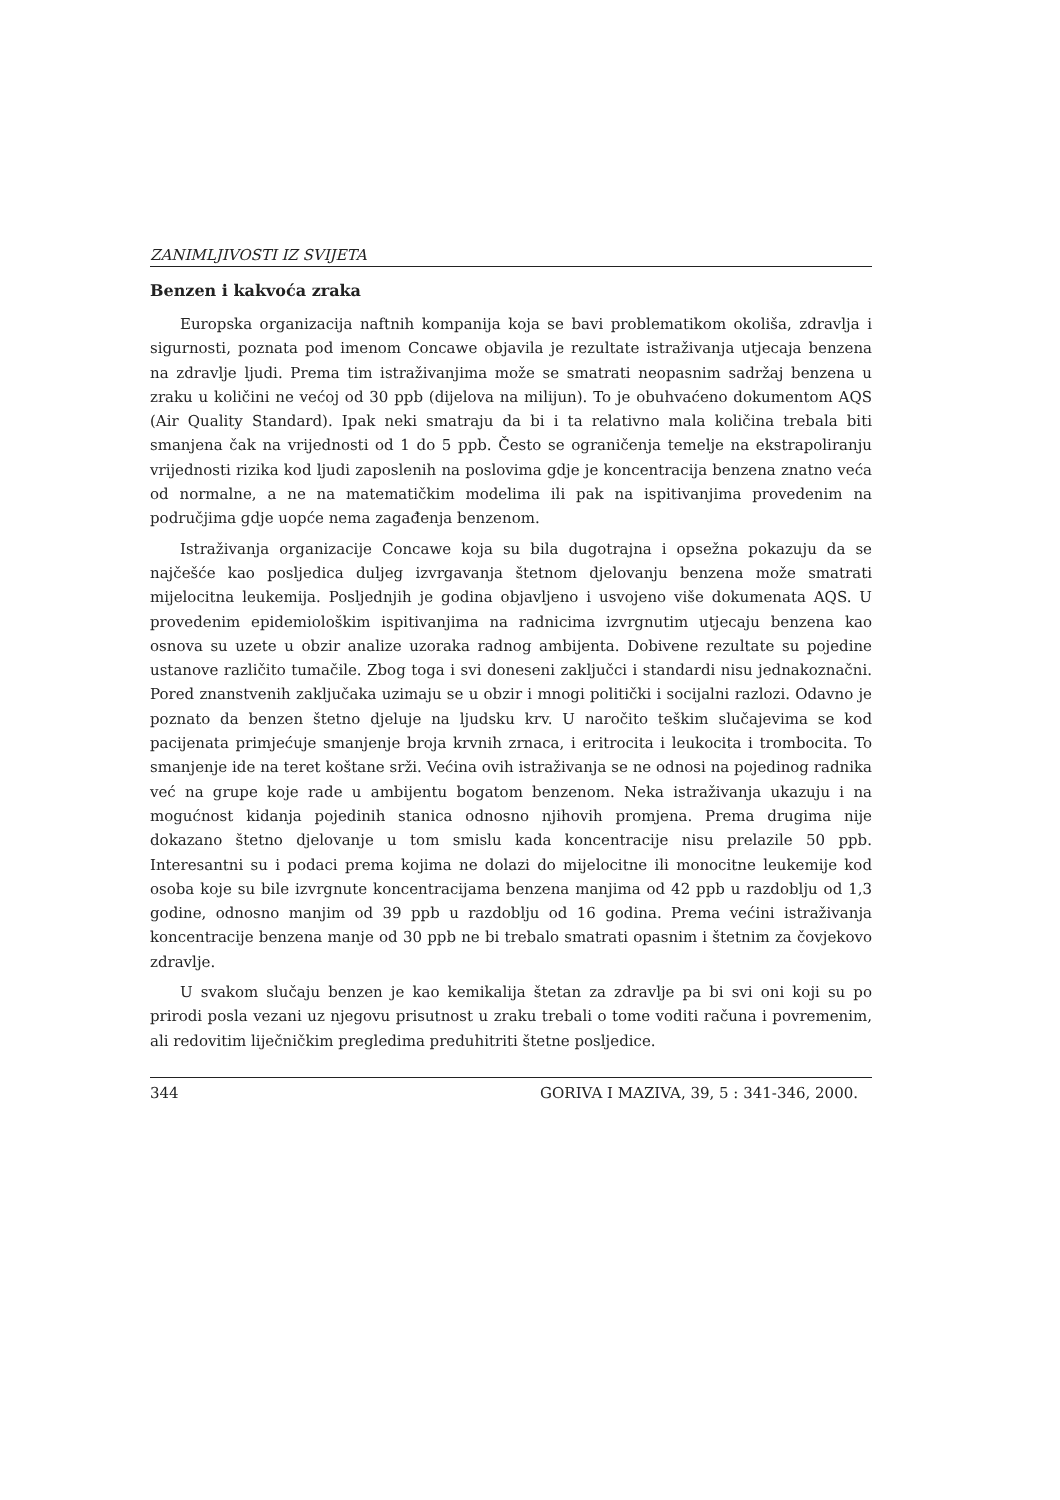ZANIMLJIVOSTI IZ SVIJETA
Benzen i kakvoća zraka
Europska organizacija naftnih kompanija koja se bavi problematikom okoliša, zdravlja i sigurnosti, poznata pod imenom Concawe objavila je rezultate istraživanja utjecaja benzena na zdravlje ljudi. Prema tim istraživanjima može se smatrati neopasnim sadržaj benzena u zraku u količini ne većoj od 30 ppb (dijelova na milijun). To je obuhvaćeno dokumentom AQS (Air Quality Standard). Ipak neki smatraju da bi i ta relativno mala količina trebala biti smanjena čak na vrijednosti od 1 do 5 ppb. Često se ograničenja temelje na ekstrapoliranju vrijednosti rizika kod ljudi zaposlenih na poslovima gdje je koncentracija benzena znatno veća od normalne, a ne na matematičkim modelima ili pak na ispitivanjima provedenim na područjima gdje uopće nema zagađenja benzenom.
Istraživanja organizacije Concawe koja su bila dugotrajna i opsežna pokazuju da se najčešće kao posljedica duljeg izvrgavanja štetnom djelovanju benzena može smatrati mijelocitna leukemija. Posljednjih je godina objavljeno i usvojeno više dokumenata AQS. U provedenim epidemiološkim ispitivanjima na radnicima izvrgnutim utjecaju benzena kao osnova su uzete u obzir analize uzoraka radnog ambijenta. Dobivene rezultate su pojedine ustanove različito tumačile. Zbog toga i svi doneseni zaključci i standardi nisu jednakoznačni. Pored znanstvenih zaključaka uzimaju se u obzir i mnogi politički i socijalni razlozi. Odavno je poznato da benzen štetno djeluje na ljudsku krv. U naročito teškim slučajevima se kod pacijenata primjećuje smanjenje broja krvnih zrnaca, i eritrocita i leukocita i trombocita. To smanjenje ide na teret koštane srži. Većina ovih istraživanja se ne odnosi na pojedinog radnika već na grupe koje rade u ambijentu bogatom benzenom. Neka istraživanja ukazuju i na mogućnost kidanja pojedinih stanica odnosno njihovih promjena. Prema drugima nije dokazano štetno djelovanje u tom smislu kada koncentracije nisu prelazile 50 ppb. Interesantni su i podaci prema kojima ne dolazi do mijelocitne ili monocitne leukemije kod osoba koje su bile izvrgnute koncentracijama benzena manjima od 42 ppb u razdoblju od 1,3 godine, odnosno manjim od 39 ppb u razdoblju od 16 godina. Prema većini istraživanja koncentracije benzena manje od 30 ppb ne bi trebalo smatrati opasnim i štetnim za čovjekovo zdravlje.
U svakom slučaju benzen je kao kemikalija štetan za zdravlje pa bi svi oni koji su po prirodi posla vezani uz njegovu prisutnost u zraku trebali o tome voditi računa i povremenim, ali redovitim liječničkim pregledima preduhitriti štetne posljedice.
344 GORIVA I MAZIVA, 39, 5 : 341-346, 2000.